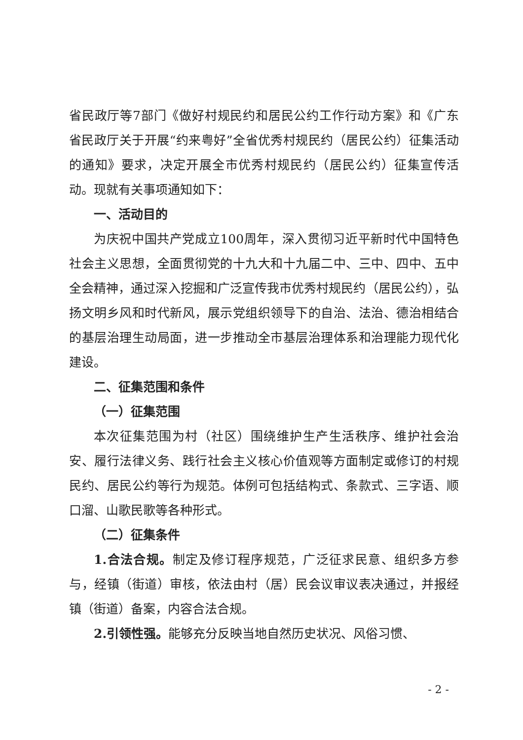省民政厅等7部门《做好村规民约和居民公约工作行动方案》和《广东省民政厅关于开展“约来粤好”全省优秀村规民约（居民公约）征集活动的通知》要求，决定开展全市优秀村规民约（居民公约）征集宣传活动。现就有关事项通知如下：
一、活动目的
为庆祝中国共产党成立100周年，深入贯彻习近平新时代中国特色社会主义思想，全面贯彻党的十九大和十九届二中、三中、四中、五中全会精神，通过深入挖掘和广泛宣传我市优秀村规民约（居民公约），弘扬文明乡风和时代新风，展示党组织领导下的自治、法治、德治相结合的基层治理生动局面，进一步推动全市基层治理体系和治理能力现代化建设。
二、征集范围和条件
（一）征集范围
本次征集范围为村（社区）围绕维护生产生活秩序、维护社会治安、履行法律义务、践行社会主义核心价值观等方面制定或修订的村规民约、居民公约等行为规范。体例可包括结构式、条款式、三字语、顺口溜、山歌民歌等各种形式。
（二）征集条件
1.合法合规。制定及修订程序规范，广泛征求民意、组织多方参与，经镇（街道）审核，依法由村（居）民会议审议表决通过，并报经镇（街道）备案，内容合法合规。
2.引领性强。能够充分反映当地自然历史状况、风俗习惯、
- 2 -